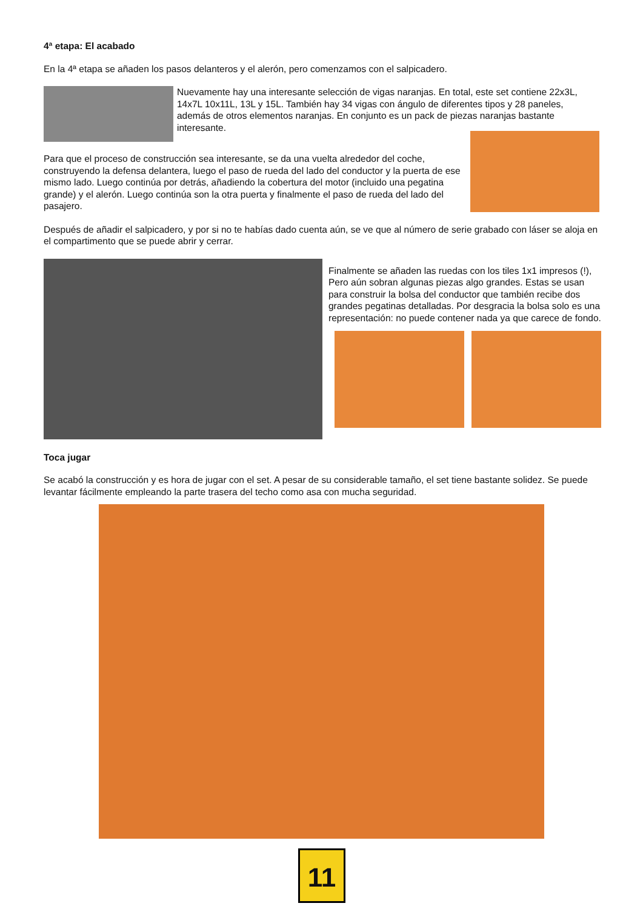4ª etapa: El acabado
En la 4ª etapa se añaden los pasos delanteros y el alerón, pero comenzamos con el salpicadero.
Nuevamente hay una interesante selección de vigas naranjas. En total, este set contiene 22x3L, 14x7L 10x11L, 13L y 15L. También hay 34 vigas con ángulo de diferentes tipos y 28 paneles, además de otros elementos naranjas. En conjunto es un pack de piezas naranjas bastante interesante.
Para que el proceso de construcción sea interesante, se da una vuelta alrededor del coche, construyendo la defensa delantera, luego el paso de rueda del lado del conductor y la puerta de ese mismo lado. Luego continúa por detrás, añadiendo la cobertura del motor (incluido una pegatina grande) y el alerón. Luego continúa son la otra puerta y finalmente el paso de rueda del lado del pasajero.
Después de añadir el salpicadero, y por si no te habías dado cuenta aún, se ve que al número de serie grabado con láser se aloja en el compartimento que se puede abrir y cerrar.
Finalmente se añaden las ruedas con los tiles 1x1 impresos (!), Pero aún sobran algunas piezas algo grandes. Estas se usan para construir la bolsa del conductor que también recibe dos grandes pegatinas detalladas. Por desgracia la bolsa solo es una representación: no puede contener nada ya que carece de fondo.
Toca jugar
Se acabó la construcción y es hora de jugar con el set. A pesar de su considerable tamaño, el set tiene bastante solidez. Se puede levantar fácilmente empleando la parte trasera del techo como asa con mucha seguridad.
11